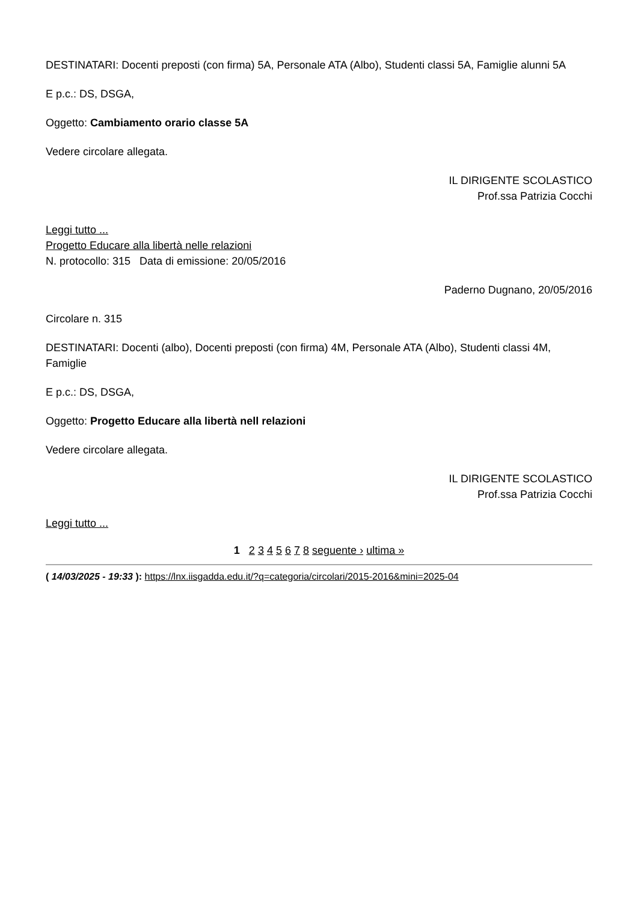DESTINATARI: Docenti preposti (con firma) 5A, Personale ATA (Albo), Studenti classi 5A, Famiglie alunni 5A
E p.c.: DS, DSGA,
Oggetto: Cambiamento orario classe 5A
Vedere circolare allegata.
IL DIRIGENTE SCOLASTICO
Prof.ssa Patrizia Cocchi
Leggi tutto ...
Progetto Educare alla libertà nelle relazioni
N. protocollo: 315 Data di emissione: 20/05/2016
Paderno Dugnano, 20/05/2016
Circolare n. 315
DESTINATARI: Docenti (albo), Docenti preposti (con firma) 4M, Personale ATA (Albo), Studenti classi 4M, Famiglie
E p.c.: DS, DSGA,
Oggetto: Progetto Educare alla libertà nell relazioni
Vedere circolare allegata.
IL DIRIGENTE SCOLASTICO
Prof.ssa Patrizia Cocchi
Leggi tutto ...
1 2 3 4 5 6 7 8 seguente › ultima »
( 14/03/2025 - 19:33 ): https://lnx.iisgadda.edu.it/?q=categoria/circolari/2015-2016&mini=2025-04